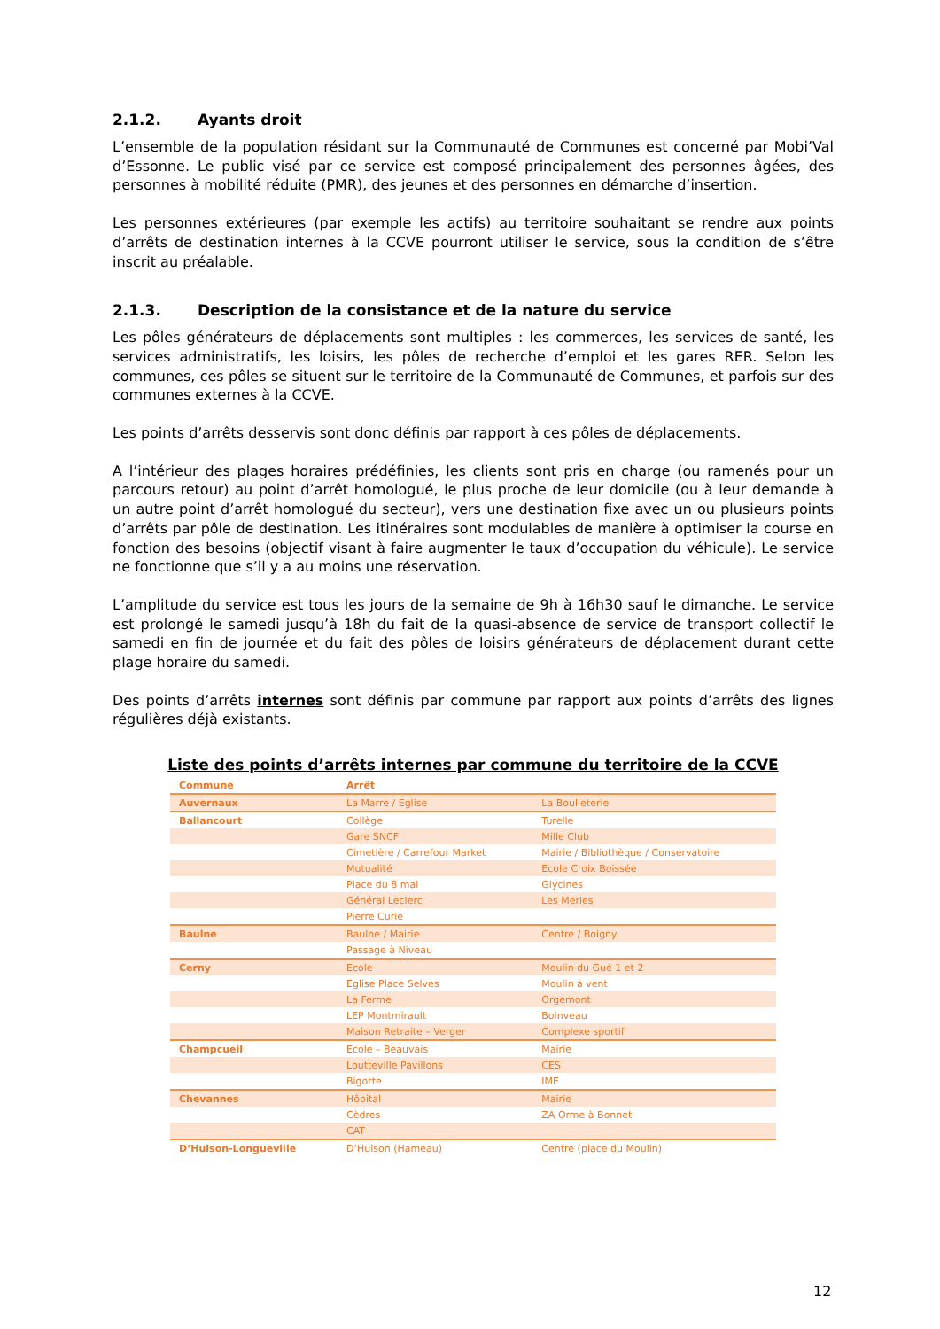2.1.2. Ayants droit
L’ensemble de la population résidant sur la Communauté de Communes est concerné par Mobi’Val d’Essonne. Le public visé par ce service est composé principalement des personnes âgées, des personnes à mobilité réduite (PMR), des jeunes et des personnes en démarche d’insertion.
Les personnes extérieures (par exemple les actifs) au territoire souhaitant se rendre aux points d’arrêts de destination internes à la CCVE pourront utiliser le service, sous la condition de s’être inscrit au préalable.
2.1.3. Description de la consistance et de la nature du service
Les pôles générateurs de déplacements sont multiples : les commerces, les services de santé, les services administratifs, les loisirs, les pôles de recherche d’emploi et les gares RER. Selon les communes, ces pôles se situent sur le territoire de la Communauté de Communes, et parfois sur des communes externes à la CCVE.
Les points d’arrêts desservis sont donc définis par rapport à ces pôles de déplacements.
A l’intérieur des plages horaires prédéfinies, les clients sont pris en charge (ou ramenés pour un parcours retour) au point d’arrêt homologué, le plus proche de leur domicile (ou à leur demande à un autre point d’arrêt homologué du secteur), vers une destination fixe avec un ou plusieurs points d’arrêts par pôle de destination. Les itinéraires sont modulables de manière à optimiser la course en fonction des besoins (objectif visant à faire augmenter le taux d’occupation du véhicule). Le service ne fonctionne que s’il y a au moins une réservation.
L’amplitude du service est tous les jours de la semaine de 9h à 16h30 sauf le dimanche. Le service est prolongé le samedi jusqu’à 18h du fait de la quasi-absence de service de transport collectif le samedi en fin de journée et du fait des pôles de loisirs générateurs de déplacement durant cette plage horaire du samedi.
Des points d’arrêts internes sont définis par commune par rapport aux points d’arrêts des lignes régulières déjà existants.
Liste des points d’arrêts internes par commune du territoire de la CCVE
| Commune | Arrêt | |
| --- | --- | --- |
| Auvernaux | La Marre / Eglise | La Boulleterie |
| Ballancourt | Collège | Turelle |
| | Gare SNCF | Mille Club |
| | Cimetière / Carrefour Market | Mairie / Bibliothèque / Conservatoire |
| | Mutualité | Ecole Croix Boissée |
| | Place du 8 mai | Glycines |
| | Général Leclerc | Les Merles |
| | Pierre Curie | |
| Baulne | Baulne / Mairie | Centre / Boigny |
| | Passage à Niveau | |
| Cerny | Ecole | Moulin du Gué 1 et 2 |
| | Eglise Place Selves | Moulin à vent |
| | La Ferme | Orgemont |
| | LEP Montmirault | Boinveau |
| | Maison Retraite – Verger | Complexe sportif |
| Champcueil | Ecole – Beauvais | Mairie |
| | Loutteville Pavillons | CES |
| | Bigotte | IME |
| Chevannes | Hôpital | Mairie |
| | Cèdres | ZA Orme à Bonnet |
| | CAT | |
| D’Huison-Longueville | D’Huison (Hameau) | Centre (place du Moulin) |
12